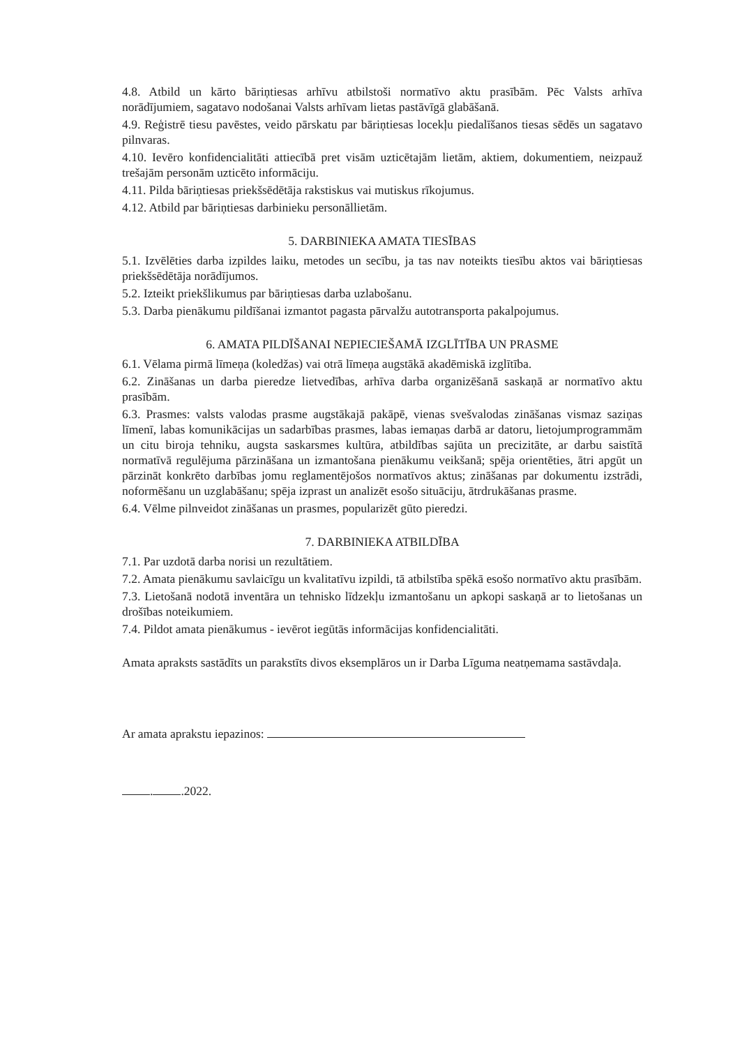4.8. Atbild un kārto bāriņtiesas arhīvu atbilstoši normatīvo aktu prasībām. Pēc Valsts arhīva norādījumiem, sagatavo nodošanai Valsts arhīvam lietas pastāvīgā glabāšanā.
4.9. Reģistrē tiesu pavēstes, veido pārskatu par bāriņtiesas locekļu piedalīšanos tiesas sēdēs un sagatavo pilnvaras.
4.10. Ievēro konfidencialitāti attiecībā pret visām uzticētajām lietām, aktiem, dokumentiem, neizpauž trešajām personām uzticēto informāciju.
4.11. Pilda bāriņtiesas priekšsēdētāja rakstiskus vai mutiskus rīkojumus.
4.12. Atbild par bāriņtiesas darbinieku personāllietām.
5. DARBINIEKA AMATA TIESĪBAS
5.1. Izvēlēties darba izpildes laiku, metodes un secību, ja tas nav noteikts tiesību aktos vai bāriņtiesas priekšsēdētāja norādījumos.
5.2. Izteikt priekšlikumus par bāriņtiesas darba uzlabošanu.
5.3. Darba pienākumu pildīšanai izmantot pagasta pārvalžu autotransporta pakalpojumus.
6. AMATA PILDĪŠANAI NEPIECIEŠAMĀ IZGLĪTĪBA UN PRASME
6.1. Vēlama pirmā līmeņa (koledžas) vai otrā līmeņa augstākā akadēmiskā izglītība.
6.2. Zināšanas un darba pieredze lietvedības, arhīva darba organizēšanā saskaņā ar normatīvo aktu prasībām.
6.3. Prasmes: valsts valodas prasme augstākajā pakāpē, vienas svešvalodas zināšanas vismaz saziņas līmenī, labas komunikācijas un sadarbības prasmes, labas iemaņas darbā ar datoru, lietojumprogrammām un citu biroja tehniku, augsta saskarsmes kultūra, atbildības sajūta un precizitāte, ar darbu saistītā normatīvā regulējuma pārzināšana un izmantošana pienākumu veikšanā; spēja orientēties, ātri apgūt un pārzināt konkrēto darbības jomu reglamentējošos normatīvos aktus; zināšanas par dokumentu izstrādi, noformēšanu un uzglabāšanu; spēja izprast un analizēt esošo situāciju, ātrdrukāšanas prasme.
6.4. Vēlme pilnveidot zināšanas un prasmes, popularizēt gūto pieredzi.
7. DARBINIEKA ATBILDĪBA
7.1. Par uzdotā darba norisi un rezultātiem.
7.2. Amata pienākumu savlaicīgu un kvalitatīvu izpildi, tā atbilstība spēkā esošo normatīvo aktu prasībām.
7.3. Lietošanā nodotā inventāra un tehnisko līdzekļu izmantošanu un apkopi saskaņā ar to lietošanas un drošības noteikumiem.
7.4. Pildot amata pienākumus - ievērot iegūtās informācijas konfidencialitāti.
Amata apraksts sastādīts un parakstīts divos eksemplāros un ir Darba Līguma neatņemama sastāvdaļa.
Ar amata aprakstu iepazinos:
. .2022.